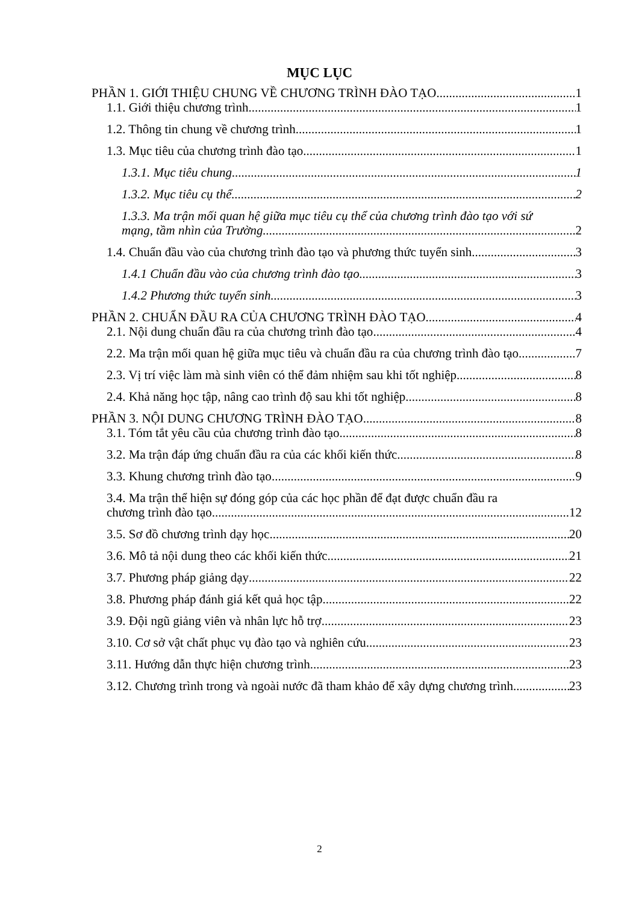MỤC LỤC
PHẦN 1. GIỚI THIỆU CHUNG VỀ CHƯƠNG TRÌNH ĐÀO TẠO 1
1.1. Giới thiệu chương trình 1
1.2. Thông tin chung về chương trình 1
1.3. Mục tiêu của chương trình đào tạo 1
1.3.1. Mục tiêu chung 1
1.3.2. Mục tiêu cụ thể 2
1.3.3. Ma trận mối quan hệ giữa mục tiêu cụ thể của chương trình đào tạo với sứ
mạng, tầm nhìn của Trường 2
1.4. Chuẩn đầu vào của chương trình đào tạo và phương thức tuyển sinh 3
1.4.1 Chuẩn đầu vào của chương trình đào tạo 3
1.4.2 Phương thức tuyển sinh 3
PHẦN 2. CHUẨN ĐẦU RA CỦA CHƯƠNG TRÌNH ĐÀO TẠO 4
2.1. Nội dung chuẩn đầu ra của chương trình đào tạo 4
2.2. Ma trận mối quan hệ giữa mục tiêu và chuẩn đầu ra của chương trình đào tạo 7
2.3. Vị trí việc làm mà sinh viên có thể đảm nhiệm sau khi tốt nghiệp 8
2.4. Khả năng học tập, nâng cao trình độ sau khi tốt nghiệp 8
PHẦN 3. NỘI DUNG CHƯƠNG TRÌNH ĐÀO TẠO 8
3.1. Tóm tắt yêu cầu của chương trình đào tạo 8
3.2. Ma trận đáp ứng chuẩn đầu ra của các khối kiến thức 8
3.3. Khung chương trình đào tạo 9
3.4. Ma trận thể hiện sự đóng góp của các học phần để đạt được chuẩn đầu ra
chương trình đào tạo 12
3.5. Sơ đồ chương trình dạy học 20
3.6. Mô tả nội dung theo các khối kiến thức 21
3.7. Phương pháp giảng dạy 22
3.8. Phương pháp đánh giá kết quả học tập 22
3.9. Đội ngũ giảng viên và nhân lực hỗ trợ 23
3.10. Cơ sở vật chất phục vụ đào tạo và nghiên cứu 23
3.11. Hướng dẫn thực hiện chương trình 23
3.12. Chương trình trong và ngoài nước đã tham khảo để xây dựng chương trình 23
2